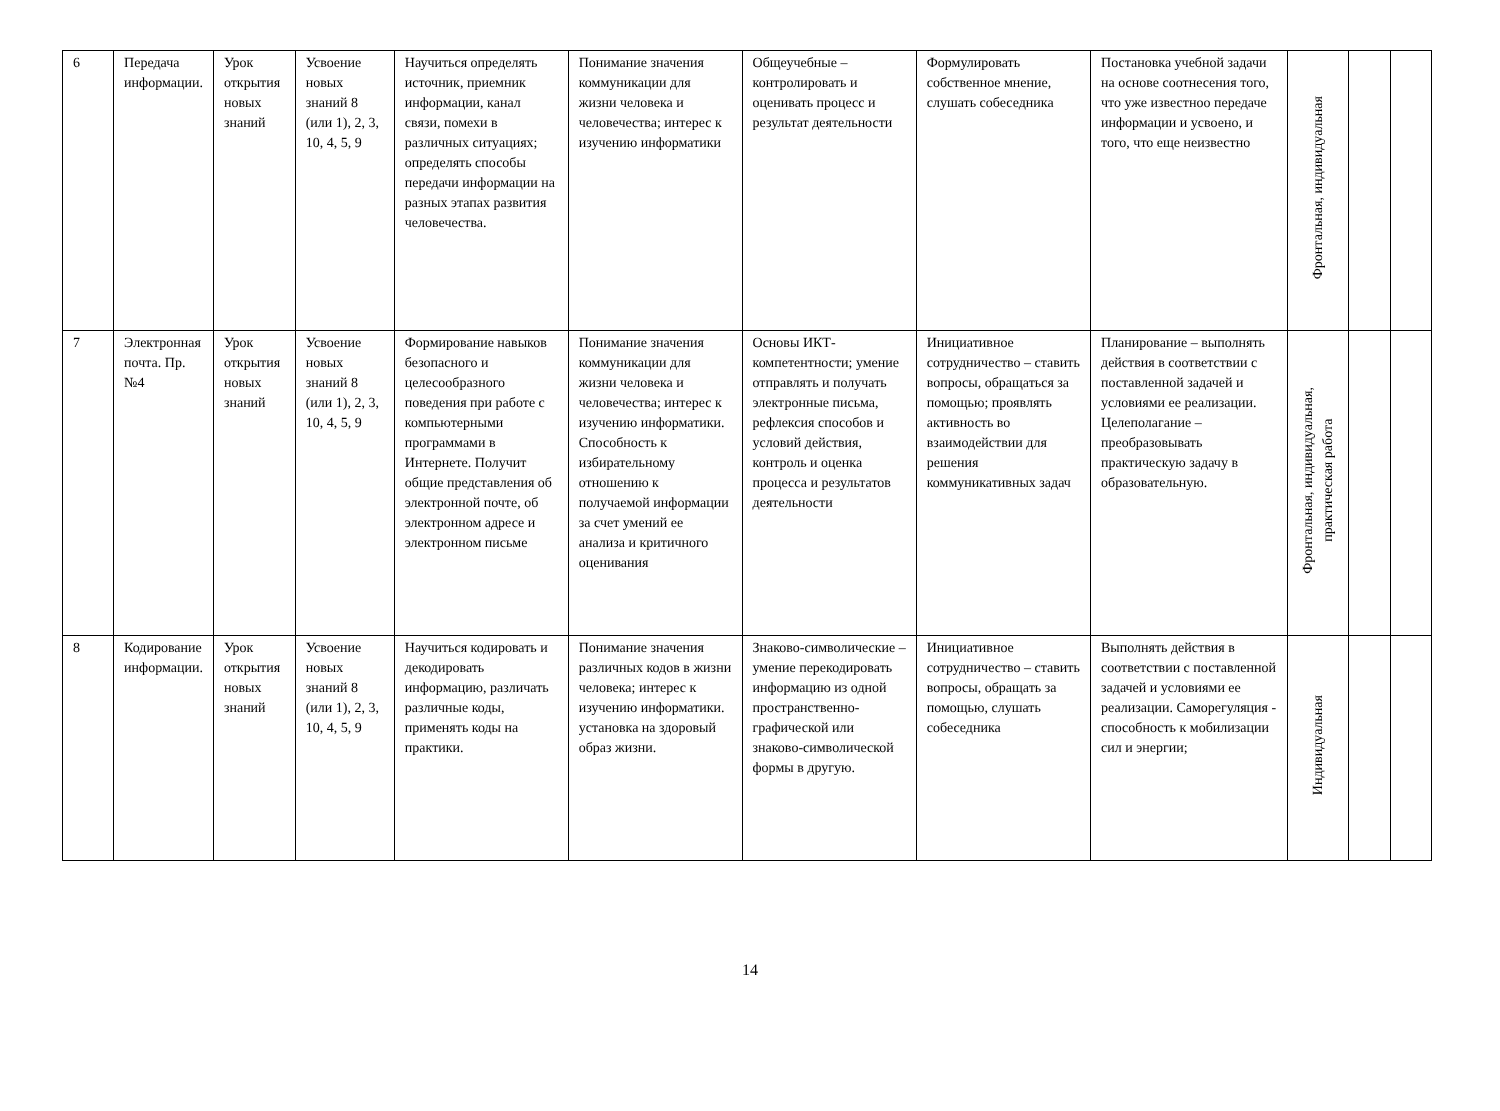| 6 | Передача информации. | Урок открытия новых знаний | Усвоение новых знаний 8 (или 1), 2, 3, 10, 4, 5, 9 | Научиться определять источник, приемник информации, канал связи, помехи в различных ситуациях; определять способы передачи информации на разных этапах развития человечества. | Понимание значения коммуникации для жизни человека и человечества; интерес к изучению информатики | Общеучебные – контролировать и оценивать процесс и результат деятельности | Формулировать собственное мнение, слушать собеседника | Постановка учебной задачи на основе соотнесения того, что уже известноо передаче информации и усвоено, и того, что еще неизвестно | Фронтальная, индивидуальная | | |
| 7 | Электронная почта. Пр. №4 | Урок открытия новых знаний | Усвоение новых знаний 8 (или 1), 2, 3, 10, 4, 5, 9 | Формирование навыков безопасного и целесообразного поведения при работе с компьютерными программами в Интернете. Получит общие представления об электронной почте, об электронном адресе и электронном письме | Понимание значения коммуникации для жизни человека и человечества; интерес к изучению информатики. Способность к избирательному отношению к получаемой информации за счет умений ее анализа и критичного оценивания | Основы ИКТ-компетентности; умение отправлять и получать электронные письма, рефлексия способов и условий действия, контроль и оценка процесса и результатов деятельности | Инициативное сотрудничество – ставить вопросы, обращаться за помощью; проявлять активность во взаимодействии для решения коммуникативных задач | Планирование – выполнять действия в соответствии с поставленной задачей и условиями ее реализации. Целеполагание – преобразовывать практическую задачу в образовательную. | Фронтальная, индивидуальная, практическая работа | | |
| 8 | Кодирование информации. | Урок открытия новых знаний | Усвоение новых знаний 8 (или 1), 2, 3, 10, 4, 5, 9 | Научиться кодировать и декодировать информацию, различать различные коды, применять коды на практики. | Понимание значения различных кодов в жизни человека; интерес к изучению информатики. установка на здоровый образ жизни. | Знаково-символические – умение перекодировать информацию из одной пространственно-графической или знаково-символической формы в другую. | Инициативное сотрудничество – ставить вопросы, обращать за помощью, слушать собеседника | Выполнять действия в соответствии с поставленной задачей и условиями ее реализации. Саморегуляция - способность к мобилизации сил и энергии; | Индивидуальная | | |
14